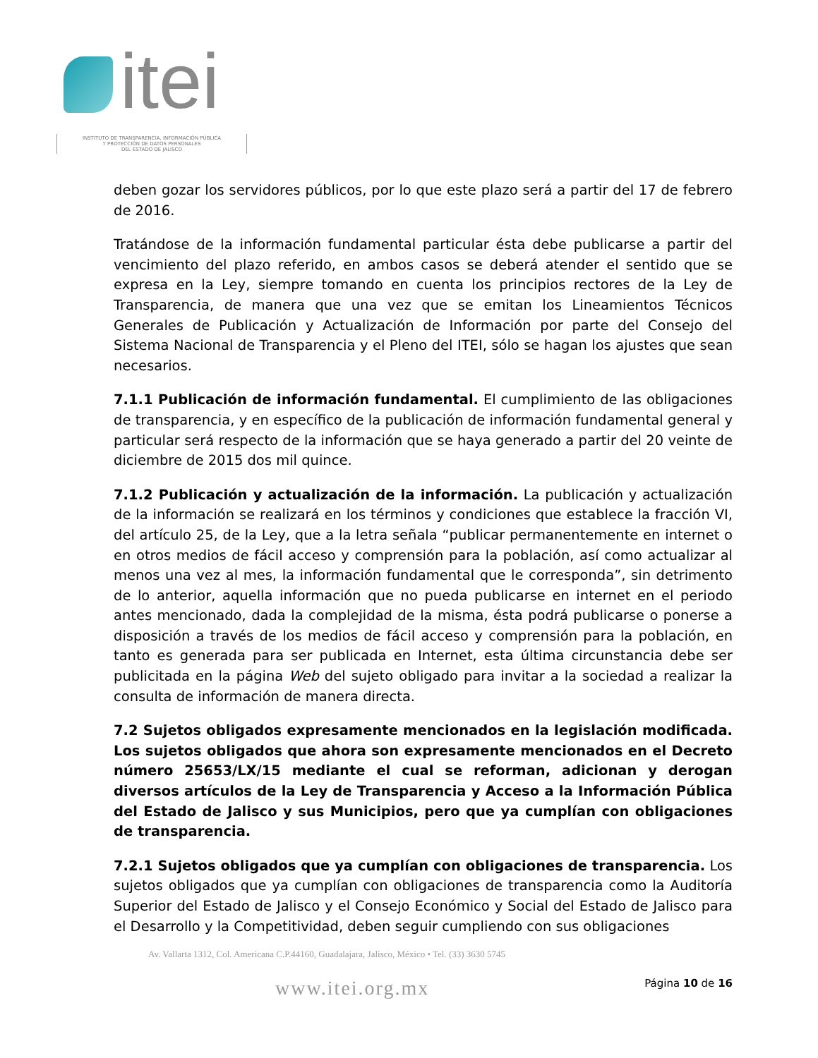itei
INSTITUTO DE TRANSPARENCIA, INFORMACIÓN PÚBLICA
Y PROTECCIÓN DE DATOS PERSONALES
DEL ESTADO DE JALISCO
deben gozar los servidores públicos, por lo que este plazo será a partir del 17 de febrero de 2016.
Tratándose de la información fundamental particular ésta debe publicarse a partir del vencimiento del plazo referido, en ambos casos se deberá atender el sentido que se expresa en la Ley, siempre tomando en cuenta los principios rectores de la Ley de Transparencia, de manera que una vez que se emitan los Lineamientos Técnicos Generales de Publicación y Actualización de Información por parte del Consejo del Sistema Nacional de Transparencia y el Pleno del ITEI, sólo se hagan los ajustes que sean necesarios.
7.1.1 Publicación de información fundamental. El cumplimiento de las obligaciones de transparencia, y en específico de la publicación de información fundamental general y particular será respecto de la información que se haya generado a partir del 20 veinte de diciembre de 2015 dos mil quince.
7.1.2 Publicación y actualización de la información. La publicación y actualización de la información se realizará en los términos y condiciones que establece la fracción VI, del artículo 25, de la Ley, que a la letra señala “publicar permanentemente en internet o en otros medios de fácil acceso y comprensión para la población, así como actualizar al menos una vez al mes, la información fundamental que le corresponda”, sin detrimento de lo anterior, aquella información que no pueda publicarse en internet en el periodo antes mencionado, dada la complejidad de la misma, ésta podrá publicarse o ponerse a disposición a través de los medios de fácil acceso y comprensión para la población, en tanto es generada para ser publicada en Internet, esta última circunstancia debe ser publicitada en la página Web del sujeto obligado para invitar a la sociedad a realizar la consulta de información de manera directa.
7.2 Sujetos obligados expresamente mencionados en la legislación modificada. Los sujetos obligados que ahora son expresamente mencionados en el Decreto número 25653/LX/15 mediante el cual se reforman, adicionan y derogan diversos artículos de la Ley de Transparencia y Acceso a la Información Pública del Estado de Jalisco y sus Municipios, pero que ya cumplían con obligaciones de transparencia.
7.2.1 Sujetos obligados que ya cumplían con obligaciones de transparencia. Los sujetos obligados que ya cumplían con obligaciones de transparencia como la Auditoría Superior del Estado de Jalisco y el Consejo Económico y Social del Estado de Jalisco para el Desarrollo y la Competitividad, deben seguir cumpliendo con sus obligaciones
Av. Vallarta 1312, Col. Americana C.P.44160, Guadalajara, Jalisco, México • Tel. (33) 3630 5745
www.itei.org.mx Página 10 de 16